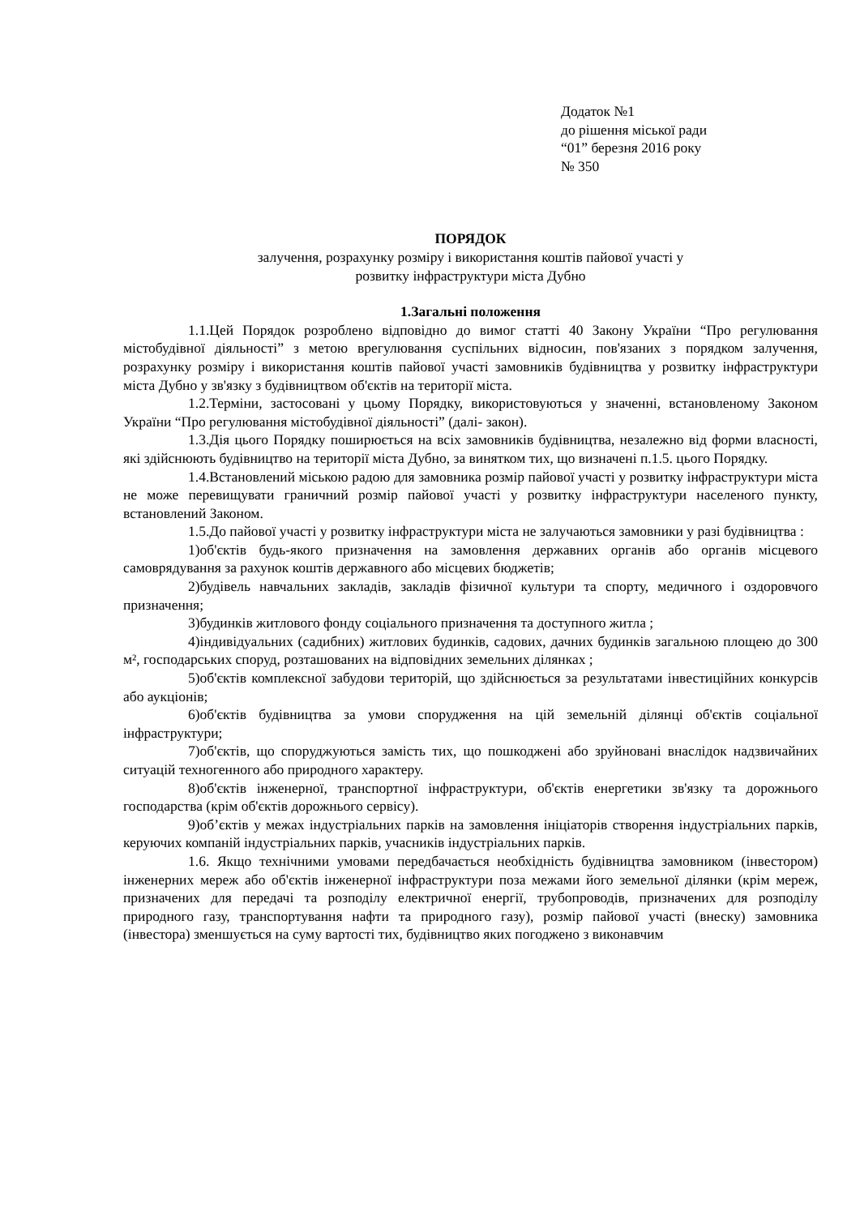Додаток №1
до рішення міської ради
“01” березня 2016 року
№ 350
ПОРЯДОК
залучення, розрахунку розміру і використання коштів пайової участі у
розвитку інфраструктури міста Дубно
1.Загальні положення
1.1.Цей Порядок розроблено відповідно до вимог статті 40 Закону України “Про регулювання містобудівної діяльності” з метою врегулювання суспільних відносин, пов'язаних з порядком залучення, розрахунку розміру і використання коштів пайової участі замовників будівництва у розвитку інфраструктури міста Дубно у зв'язку з будівництвом об'єктів на території міста.
1.2.Терміни, застосовані у цьому Порядку, використовуються у значенні, встановленому Законом України “Про регулювання містобудівної діяльності” (далі- закон).
1.3.Дія цього Порядку поширюється на всіх замовників будівництва, незалежно від форми власності, які здійснюють будівництво на території міста Дубно, за винятком тих, що визначені п.1.5. цього Порядку.
1.4.Встановлений міською радою для замовника розмір пайової участі у розвитку інфраструктури міста не може перевищувати граничний розмір пайової участі у розвитку інфраструктури населеного пункту, встановлений Законом.
1.5.До пайової участі у розвитку інфраструктури міста не залучаються замовники у разі будівництва :
1)об'єктів будь-якого призначення на замовлення державних органів або органів місцевого самоврядування за рахунок коштів державного або місцевих бюджетів;
2)будівель навчальних закладів, закладів фізичної культури та спорту, медичного і оздоровчого призначення;
3)будинків житлового фонду соціального призначення та доступного житла ;
4)індивідуальних (садибних) житлових будинків, садових, дачних будинків загальною площею до 300 м², господарських споруд, розташованих на відповідних земельних ділянках ;
5)об'єктів комплексної забудови територій, що здійснюється за результатами інвестиційних конкурсів або аукціонів;
6)об'єктів будівництва за умови спорудження на цій земельній ділянці об'єктів соціальної інфраструктури;
7)об'єктів, що споруджуються замість тих, що пошкоджені або зруйновані внаслідок надзвичайних ситуацій техногенного або природного характеру.
8)об'єктів інженерної, транспортної інфраструктури, об'єктів енергетики зв'язку та дорожнього господарства (крім об'єктів дорожнього сервісу).
9)об’єктів у межах індустріальних парків на замовлення ініціаторів створення індустріальних парків, керуючих компаній індустріальних парків, учасників індустріальних парків.
1.6. Якщо технічними умовами передбачається необхідність будівництва замовником (інвестором) інженерних мереж або об'єктів інженерної інфраструктури поза межами його земельної ділянки (крім мереж, призначених для передачі та розподілу електричної енергії, трубопроводів, призначених для розподілу природного газу, транспортування нафти та природного газу), розмір пайової участі (внеску) замовника (інвестора) зменшується на суму вартості тих, будівництво яких погоджено з виконавчим